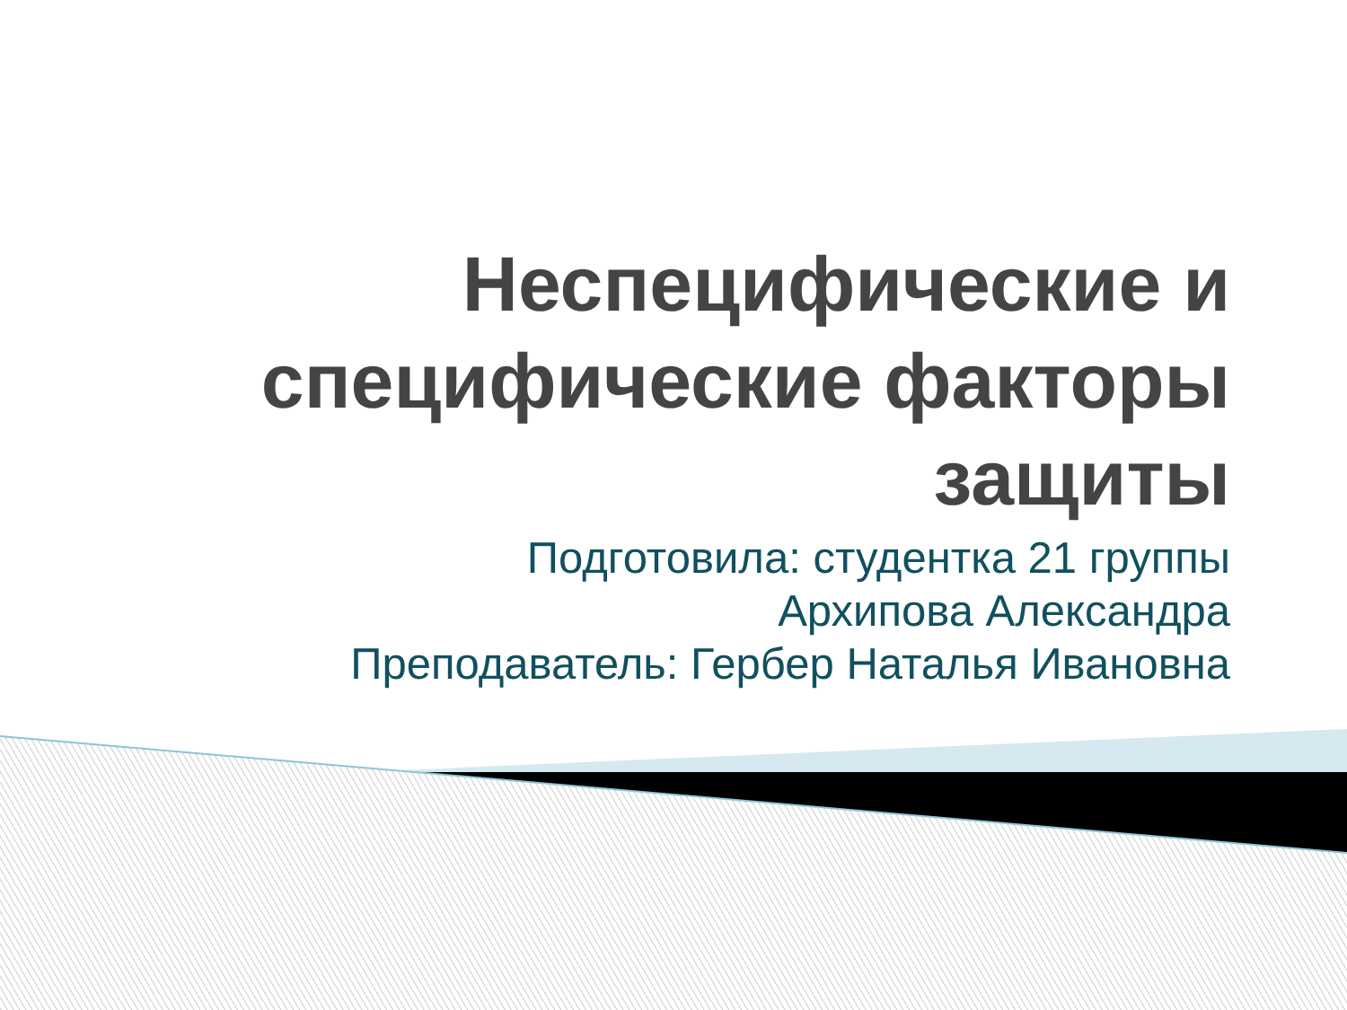Неспецифические и специфические факторы защиты
Подготовила: студентка 21 группы
Архипова Александра
Преподаватель: Гербер Наталья Ивановна